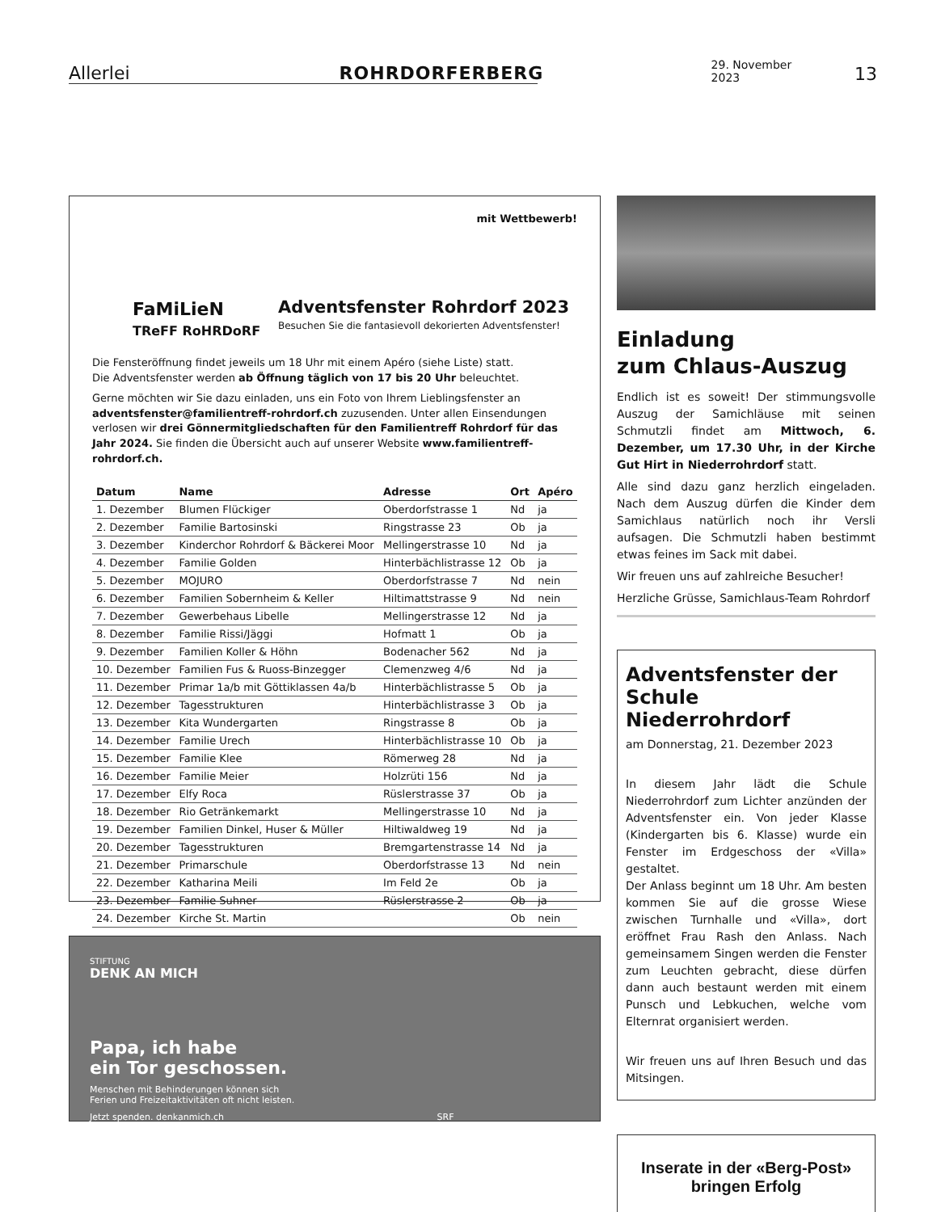Allerlei
ROHRDORFERBERG
29. November 2023
13
mit Wettbewerb!
Adventsfenster Rohrdorf 2023
Besuchen Sie die fantasievoll dekorierten Adventsfenster!
FaMiLieN
TReFF RoHRDoRF
Die Fensteröffnung findet jeweils um 18 Uhr mit einem Apéro (siehe Liste) statt.
Die Adventsfenster werden ab Öffnung täglich von 17 bis 20 Uhr beleuchtet.
Gerne möchten wir Sie dazu einladen, uns ein Foto von Ihrem Lieblingsfenster an adventsfenster@familientreff-rohrdorf.ch zuzusenden. Unter allen Einsendungen verlosen wir drei Gönnermitgliedschaften für den Familientreff Rohrdorf für das Jahr 2024. Sie finden die Übersicht auch auf unserer Website www.familientreff-rohrdorf.ch.
| Datum | Name | Adresse | Ort | Apéro |
| --- | --- | --- | --- | --- |
| 1. Dezember | Blumen Flückiger | Oberdorfstrasse 1 | Nd | ja |
| 2. Dezember | Familie Bartosinski | Ringstrasse 23 | Ob | ja |
| 3. Dezember | Kinderchor Rohrdorf & Bäckerei Moor | Mellingerstrasse 10 | Nd | ja |
| 4. Dezember | Familie Golden | Hinterbächlistrasse 12 | Ob | ja |
| 5. Dezember | MOJURO | Oberdorfstrasse 7 | Nd | nein |
| 6. Dezember | Familien Sobernheim & Keller | Hiltimattstrasse 9 | Nd | nein |
| 7. Dezember | Gewerbehaus Libelle | Mellingerstrasse 12 | Nd | ja |
| 8. Dezember | Familie Rissi/Jäggi | Hofmatt 1 | Ob | ja |
| 9. Dezember | Familien Koller & Höhn | Bodenacher 562 | Nd | ja |
| 10. Dezember | Familien Fus & Ruoss-Binzegger | Clemenzweg 4/6 | Nd | ja |
| 11. Dezember | Primar 1a/b mit Göttiklassen 4a/b | Hinterbächlistrasse 5 | Ob | ja |
| 12. Dezember | Tagesstrukturen | Hinterbächlistrasse 3 | Ob | ja |
| 13. Dezember | Kita Wundergarten | Ringstrasse 8 | Ob | ja |
| 14. Dezember | Familie Urech | Hinterbächlistrasse 10 | Ob | ja |
| 15. Dezember | Familie Klee | Römerweg 28 | Nd | ja |
| 16. Dezember | Familie Meier | Holzrüti 156 | Nd | ja |
| 17. Dezember | Elfy Roca | Rüslerstrasse 37 | Ob | ja |
| 18. Dezember | Rio Getränkemarkt | Mellingerstrasse 10 | Nd | ja |
| 19. Dezember | Familien Dinkel, Huser & Müller | Hiltiwaldweg 19 | Nd | ja |
| 20. Dezember | Tagesstrukturen | Bremgartenstrasse 14 | Nd | ja |
| 21. Dezember | Primarschule | Oberdorfstrasse 13 | Nd | nein |
| 22. Dezember | Katharina Meili | Im Feld 2e | Ob | ja |
| 23. Dezember | Familie Suhner | Rüslerstrasse 2 | Ob | ja |
| 24. Dezember | Kirche St. Martin | | Ob | nein |
STIFTUNG
DENK AN MICH
Papa, ich habe
ein Tor geschossen.
Menschen mit Behinderungen können sich
Ferien und Freizeitaktivitäten oft nicht leisten.
Jetzt spenden. denkanmich.ch SRF
Einladung
zum Chlaus-Auszug
Endlich ist es soweit! Der stimmungsvolle Auszug der Samichläuse mit seinen Schmutzli findet am Mittwoch, 6. Dezember, um 17.30 Uhr, in der Kirche Gut Hirt in Niederrohrdorf statt.
Alle sind dazu ganz herzlich eingeladen. Nach dem Auszug dürfen die Kinder dem Samichlaus natürlich noch ihr Versli aufsagen. Die Schmutzli haben bestimmt etwas feines im Sack mit dabei.
Wir freuen uns auf zahlreiche Besucher!
Herzliche Grüsse, Samichlaus-Team Rohrdorf
Adventsfenster der Schule Niederrohrdorf
am Donnerstag, 21. Dezember 2023
In diesem Jahr lädt die Schule Niederrohrdorf zum Lichter anzünden der Adventsfenster ein. Von jeder Klasse (Kindergarten bis 6. Klasse) wurde ein Fenster im Erdgeschoss der «Villa» gestaltet.
Der Anlass beginnt um 18 Uhr. Am besten kommen Sie auf die grosse Wiese zwischen Turnhalle und «Villa», dort eröffnet Frau Rash den Anlass. Nach gemeinsamem Singen werden die Fenster zum Leuchten gebracht, diese dürfen dann auch bestaunt werden mit einem Punsch und Lebkuchen, welche vom Elternrat organisiert werden.
Wir freuen uns auf Ihren Besuch und das Mitsingen.
Inserate in der «Berg-Post»
bringen Erfolg